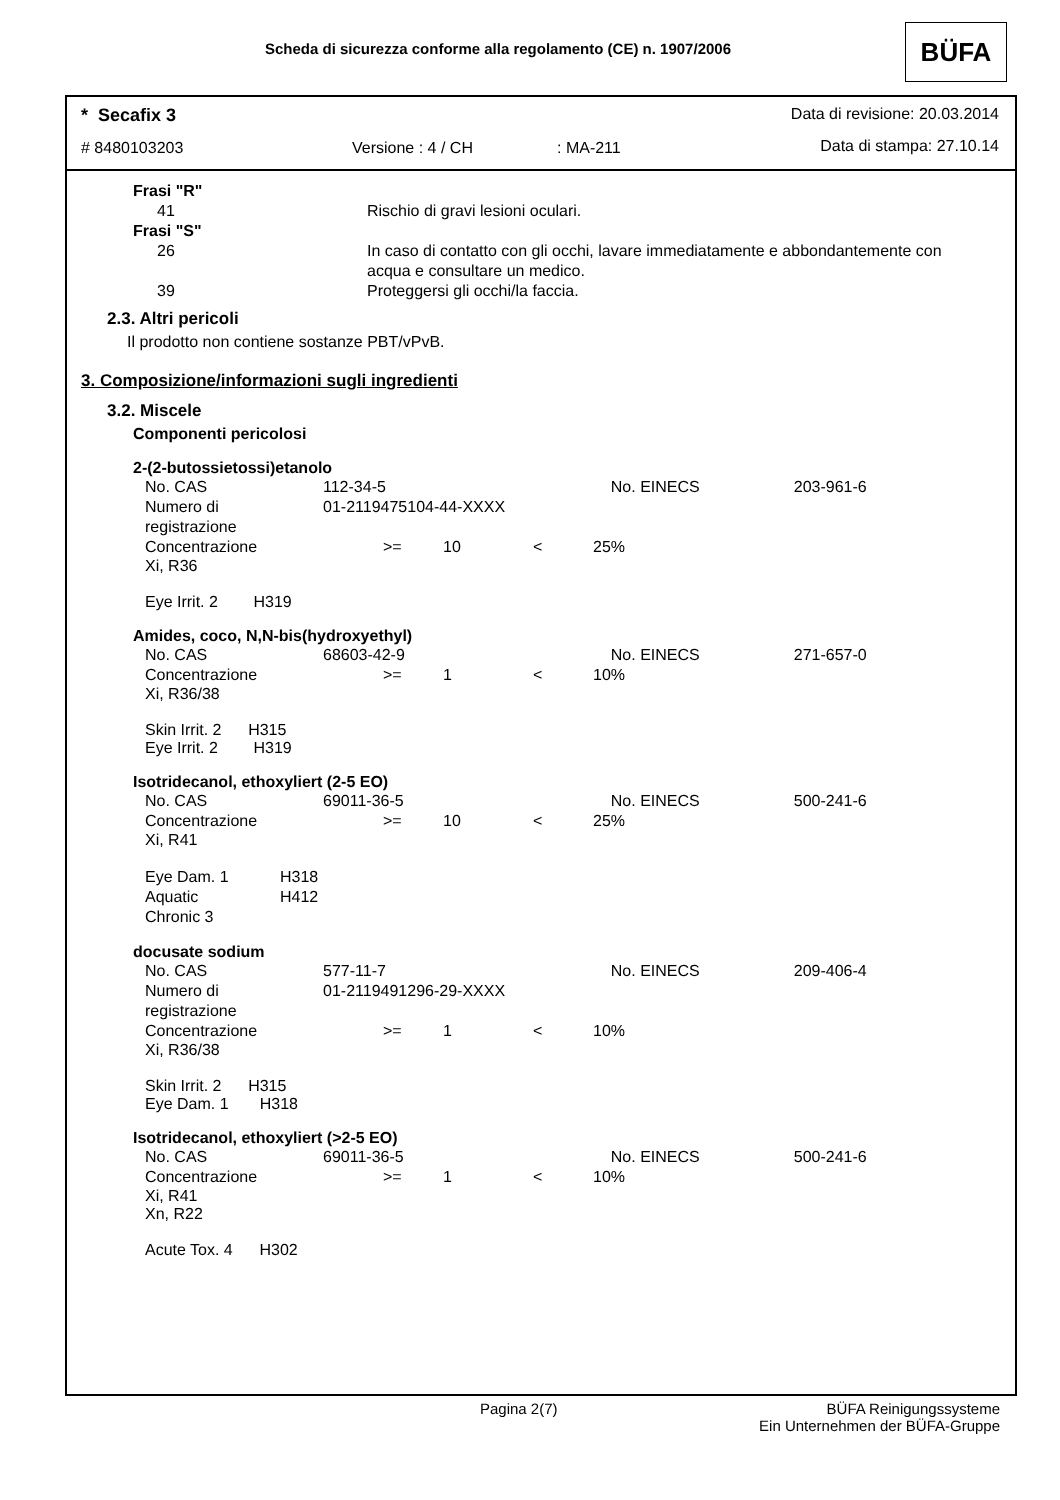Scheda di sicurezza conforme alla regolamento (CE) n. 1907/2006
BÜFA
* Secafix 3 Data di revisione: 20.03.2014
# 8480103203 Versione : 4 / CH : MA-211 Data di stampa: 27.10.14
| Frasi "R" | |
| 41 | Rischio di gravi lesioni oculari. |
| Frasi "S" | |
| 26 | In caso di contatto con gli occhi, lavare immediatamente e abbondantemente con acqua e consultare un medico. |
| 39 | Proteggersi gli occhi/la faccia. |
2.3. Altri pericoli
Il prodotto non contiene sostanze PBT/vPvB.
3. Composizione/informazioni sugli ingredienti
3.2. Miscele
Componenti pericolosi
2-(2-butossietossi)etanolo
| No. CAS | 112-34-5 | | | | No. EINECS | 203-961-6 |
| Numero di registrazione | 01-2119475104-44-XXXX | | | | | |
| Concentrazione | >= | 10 | < | 25 | % | |
Xi, R36
Eye Irrit. 2 H319
Amides, coco, N,N-bis(hydroxyethyl)
| No. CAS | 68603-42-9 | | | | No. EINECS | 271-657-0 |
| Concentrazione | >= | 1 | < | 10 | % | |
Xi, R36/38
Skin Irrit. 2 H315
Eye Irrit. 2 H319
Isotridecanol, ethoxyliert (2-5 EO)
| No. CAS | 69011-36-5 | | | | No. EINECS | 500-241-6 |
| Concentrazione | >= | 10 | < | 25 | % | |
Xi, R41
| Eye Dam. 1 | H318 |
| Aquatic Chronic 3 | H412 |
docusate sodium
| No. CAS | 577-11-7 | | | | No. EINECS | 209-406-4 |
| Numero di registrazione | 01-2119491296-29-XXXX | | | | | |
| Concentrazione | >= | 1 | < | 10 | % | |
Xi, R36/38
Skin Irrit. 2 H315
Eye Dam. 1 H318
Isotridecanol, ethoxyliert (>2-5 EO)
| No. CAS | 69011-36-5 | | | | No. EINECS | 500-241-6 |
| Concentrazione | >= | 1 | < | 10 | % | |
Xi, R41
Xn, R22
Acute Tox. 4 H302
Pagina 2(7) BÜFA Reinigungssysteme
Ein Unternehmen der BÜFA-Gruppe